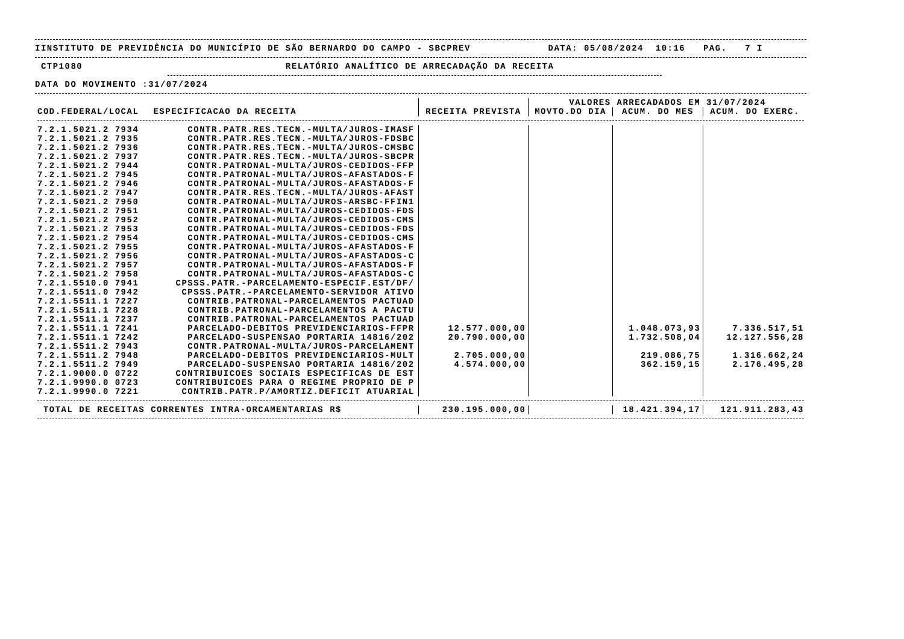IINSTITUTO DE PREVIDÊNCIA DO MUNICÍPIO DE SÃO BERNARDO DO CAMPO - SBCPREV DATA: 05/08/2024 10:16 PAG. 7 I
CTP1080 RELATÓRIO ANALÍTICO DE ARRECADAÇÃO DA RECEITA
DATA DO MOVIMENTO :31/07/2024
| COD.FEDERAL/LOCAL | ESPECIFICACAO DA RECEITA | RECEITA PREVISTA | VALORES ARRECADADOS EM 31/07/2024 | | |
| --- | --- | --- | --- | --- | --- |
| | | | MOVTO.DO DIA | ACUM. DO MES | ACUM. DO EXERC. |
| 7.2.1.5021.2 7934 | CONTR.PATR.RES.TECN.-MULTA/JUROS-IMASF | | | | |
| 7.2.1.5021.2 7935 | CONTR.PATR.RES.TECN.-MULTA/JUROS-FDSBC | | | | |
| 7.2.1.5021.2 7936 | CONTR.PATR.RES.TECN.-MULTA/JUROS-CMSBC | | | | |
| 7.2.1.5021.2 7937 | CONTR.PATR.RES.TECN.-MULTA/JUROS-SBCPR | | | | |
| 7.2.1.5021.2 7944 | CONTR.PATRONAL-MULTA/JUROS-CEDIDOS-FFP | | | | |
| 7.2.1.5021.2 7945 | CONTR.PATRONAL-MULTA/JUROS-AFASTADOS-F | | | | |
| 7.2.1.5021.2 7946 | CONTR.PATRONAL-MULTA/JUROS-AFASTADOS-F | | | | |
| 7.2.1.5021.2 7947 | CONTR.PATR.RES.TECN.-MULTA/JUROS-AFAST | | | | |
| 7.2.1.5021.2 7950 | CONTR.PATRONAL-MULTA/JUROS-ARSBC-FFIN1 | | | | |
| 7.2.1.5021.2 7951 | CONTR.PATRONAL-MULTA/JUROS-CEDIDOS-FDS | | | | |
| 7.2.1.5021.2 7952 | CONTR.PATRONAL-MULTA/JUROS-CEDIDOS-CMS | | | | |
| 7.2.1.5021.2 7953 | CONTR.PATRONAL-MULTA/JUROS-CEDIDOS-FDS | | | | |
| 7.2.1.5021.2 7954 | CONTR.PATRONAL-MULTA/JUROS-CEDIDOS-CMS | | | | |
| 7.2.1.5021.2 7955 | CONTR.PATRONAL-MULTA/JUROS-AFASTADOS-F | | | | |
| 7.2.1.5021.2 7956 | CONTR.PATRONAL-MULTA/JUROS-AFASTADOS-C | | | | |
| 7.2.1.5021.2 7957 | CONTR.PATRONAL-MULTA/JUROS-AFASTADOS-F | | | | |
| 7.2.1.5021.2 7958 | CONTR.PATRONAL-MULTA/JUROS-AFASTADOS-C | | | | |
| 7.2.1.5510.0 7941 | CPSSS.PATR.-PARCELAMENTO-ESPECIF.EST/DF/ | | | | |
| 7.2.1.5511.0 7942 | CPSSS.PATR.-PARCELAMENTO-SERVIDOR ATIVO | | | | |
| 7.2.1.5511.1 7227 | CONTRIB.PATRONAL-PARCELAMENTOS PACTUAD | | | | |
| 7.2.1.5511.1 7228 | CONTRIB.PATRONAL-PARCELAMENTOS A PACTU | | | | |
| 7.2.1.5511.1 7237 | CONTRIB.PATRONAL-PARCELAMENTOS PACTUAD | | | | |
| 7.2.1.5511.1 7241 | PARCELADO-DEBITOS PREVIDENCIARIOS-FFPR | 12.577.000,00 | | 1.048.073,93 | 7.336.517,51 |
| 7.2.1.5511.1 7242 | PARCELADO-SUSPENSAO PORTARIA 14816/202 | 20.790.000,00 | | 1.732.508,04 | 12.127.556,28 |
| 7.2.1.5511.2 7943 | CONTR.PATRONAL-MULTA/JUROS-PARCELAMENT | | | | |
| 7.2.1.5511.2 7948 | PARCELADO-DEBITOS PREVIDENCIARIOS-MULT | 2.705.000,00 | | 219.086,75 | 1.316.662,24 |
| 7.2.1.5511.2 7949 | PARCELADO-SUSPENSAO PORTARIA 14816/202 | 4.574.000,00 | | 362.159,15 | 2.176.495,28 |
| 7.2.1.9000.0 0722 | CONTRIBUICOES SOCIAIS ESPECIFICAS DE EST | | | | |
| 7.2.1.9990.0 0723 | CONTRIBUICOES PARA O REGIME PROPRIO DE P | | | | |
| 7.2.1.9990.0 7221 | CONTRIB.PATR.P/AMORTIZ.DEFICIT ATUARIAL | | | | |
| TOTAL DE RECEITAS CORRENTES INTRA-ORCAMENTARIAS R$ | | 230.195.000,00 | | 18.421.394,17 | 121.911.283,43 |